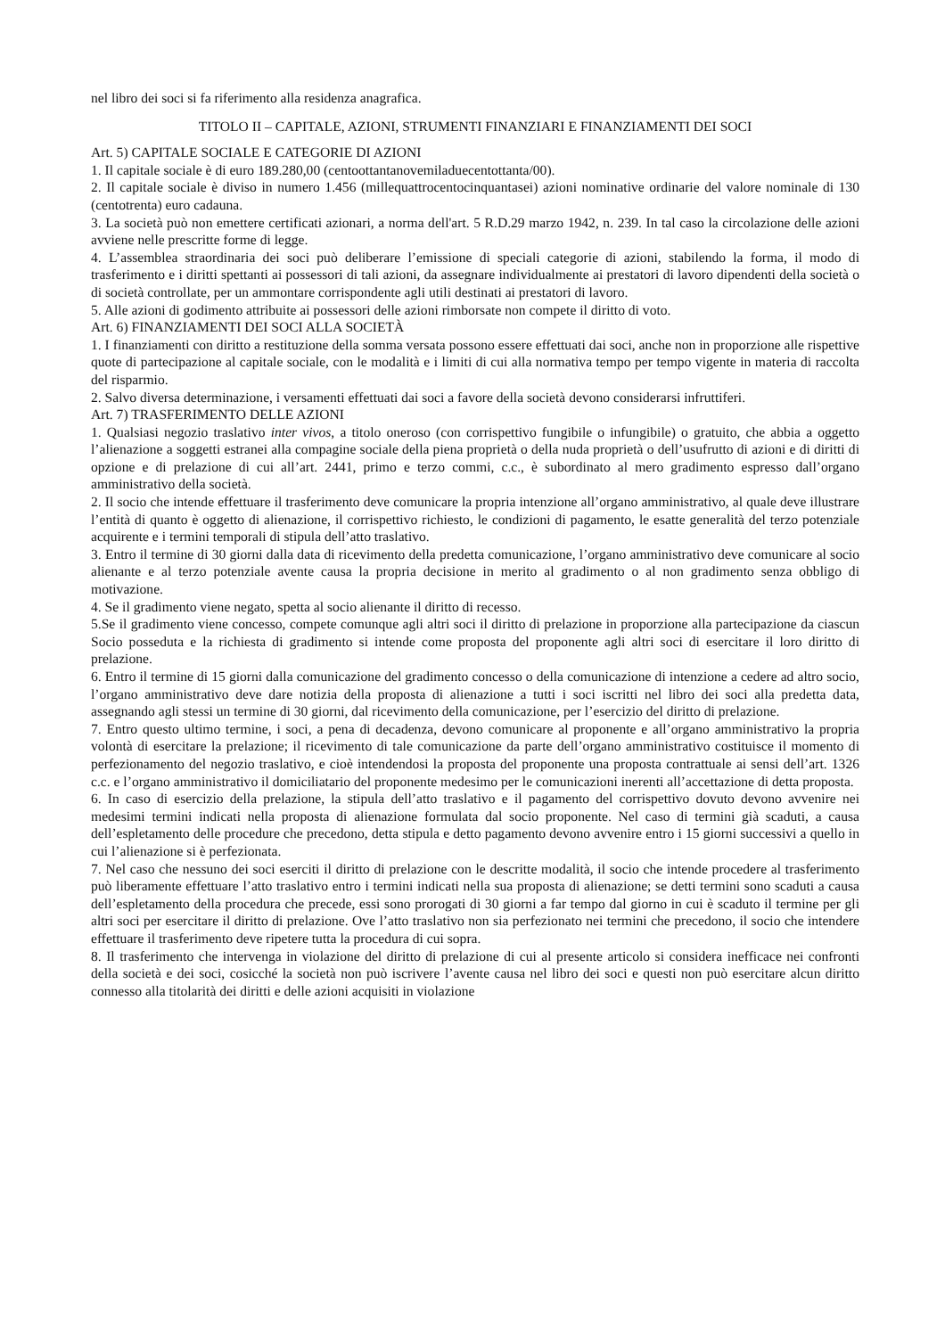nel libro dei soci si fa riferimento alla residenza anagrafica.
TITOLO II – CAPITALE, AZIONI, STRUMENTI FINANZIARI E FINANZIAMENTI DEI SOCI
Art. 5) CAPITALE SOCIALE E CATEGORIE DI AZIONI
1. Il capitale sociale è di euro 189.280,00 (centoottantanovemiladuecentottanta/00).
2. Il capitale sociale è diviso in numero 1.456 (millequattrocentocinquantasei) azioni nominative ordinarie del valore nominale di 130 (centotrenta) euro cadauna.
3. La società può non emettere certificati azionari, a norma dell'art. 5 R.D.29 marzo 1942, n. 239. In tal caso la circolazione delle azioni avviene nelle prescritte forme di legge.
4. L’assemblea straordinaria dei soci può deliberare l’emissione di speciali categorie di azioni, stabilendo la forma, il modo di trasferimento e i diritti spettanti ai possessori di tali azioni, da assegnare individualmente ai prestatori di lavoro dipendenti della società o di società controllate, per un ammontare corrispondente agli utili destinati ai prestatori di lavoro.
5. Alle azioni di godimento attribuite ai possessori delle azioni rimborsate non compete il diritto di voto.
Art. 6) FINANZIAMENTI DEI SOCI ALLA SOCIETÀ
1. I finanziamenti con diritto a restituzione della somma versata possono essere effettuati dai soci, anche non in proporzione alle rispettive quote di partecipazione al capitale sociale, con le modalità e i limiti di cui alla normativa tempo per tempo vigente in materia di raccolta del risparmio.
2. Salvo diversa determinazione, i versamenti effettuati dai soci a favore della società devono considerarsi infruttiferi.
Art. 7) TRASFERIMENTO DELLE AZIONI
1. Qualsiasi negozio traslativo inter vivos, a titolo oneroso (con corrispettivo fungibile o infungibile) o gratuito, che abbia a oggetto l’alienazione a soggetti estranei alla compagine sociale della piena proprietà o della nuda proprietà o dell’usufrutto di azioni e di diritti di opzione e di prelazione di cui all’art. 2441, primo e terzo commi, c.c., è subordinato al mero gradimento espresso dall’organo amministrativo della società.
2. Il socio che intende effettuare il trasferimento deve comunicare la propria intenzione all’organo amministrativo, al quale deve illustrare l’entità di quanto è oggetto di alienazione, il corrispettivo richiesto, le condizioni di pagamento, le esatte generalità del terzo potenziale acquirente e i termini temporali di stipula dell’atto traslativo.
3. Entro il termine di 30 giorni dalla data di ricevimento della predetta comunicazione, l’organo amministrativo deve comunicare al socio alienante e al terzo potenziale avente causa la propria decisione in merito al gradimento o al non gradimento senza obbligo di motivazione.
4. Se il gradimento viene negato, spetta al socio alienante il diritto di recesso.
5.Se il gradimento viene concesso, compete comunque agli altri soci il diritto di prelazione in proporzione alla partecipazione da ciascun Socio posseduta e la richiesta di gradimento si intende come proposta del proponente agli altri soci di esercitare il loro diritto di prelazione.
6. Entro il termine di 15 giorni dalla comunicazione del gradimento concesso o della comunicazione di intenzione a cedere ad altro socio, l’organo amministrativo deve dare notizia della proposta di alienazione a tutti i soci iscritti nel libro dei soci alla predetta data, assegnando agli stessi un termine di 30 giorni, dal ricevimento della comunicazione, per l’esercizio del diritto di prelazione.
7. Entro questo ultimo termine, i soci, a pena di decadenza, devono comunicare al proponente e all’organo amministrativo la propria volontà di esercitare la prelazione; il ricevimento di tale comunicazione da parte dell’organo amministrativo costituisce il momento di perfezionamento del negozio traslativo, e cioè intendendosi la proposta del proponente una proposta contrattuale ai sensi dell’art. 1326 c.c. e l’organo amministrativo il domiciliatario del proponente medesimo per le comunicazioni inerenti all’accettazione di detta proposta.
6. In caso di esercizio della prelazione, la stipula dell’atto traslativo e il pagamento del corrispettivo dovuto devono avvenire nei medesimi termini indicati nella proposta di alienazione formulata dal socio proponente. Nel caso di termini già scaduti, a causa dell’espletamento delle procedure che precedono, detta stipula e detto pagamento devono avvenire entro i 15 giorni successivi a quello in cui l’alienazione si è perfezionata.
7. Nel caso che nessuno dei soci eserciti il diritto di prelazione con le descritte modalità, il socio che intende procedere al trasferimento può liberamente effettuare l’atto traslativo entro i termini indicati nella sua proposta di alienazione; se detti termini sono scaduti a causa dell’espletamento della procedura che precede, essi sono prorogati di 30 giorni a far tempo dal giorno in cui è scaduto il termine per gli altri soci per esercitare il diritto di prelazione. Ove l’atto traslativo non sia perfezionato nei termini che precedono, il socio che intendere effettuare il trasferimento deve ripetere tutta la procedura di cui sopra.
8. Il trasferimento che intervenga in violazione del diritto di prelazione di cui al presente articolo si considera inefficace nei confronti della società e dei soci, cosicché la società non può iscrivere l’avente causa nel libro dei soci e questi non può esercitare alcun diritto connesso alla titolarità dei diritti e delle azioni acquisiti in violazione